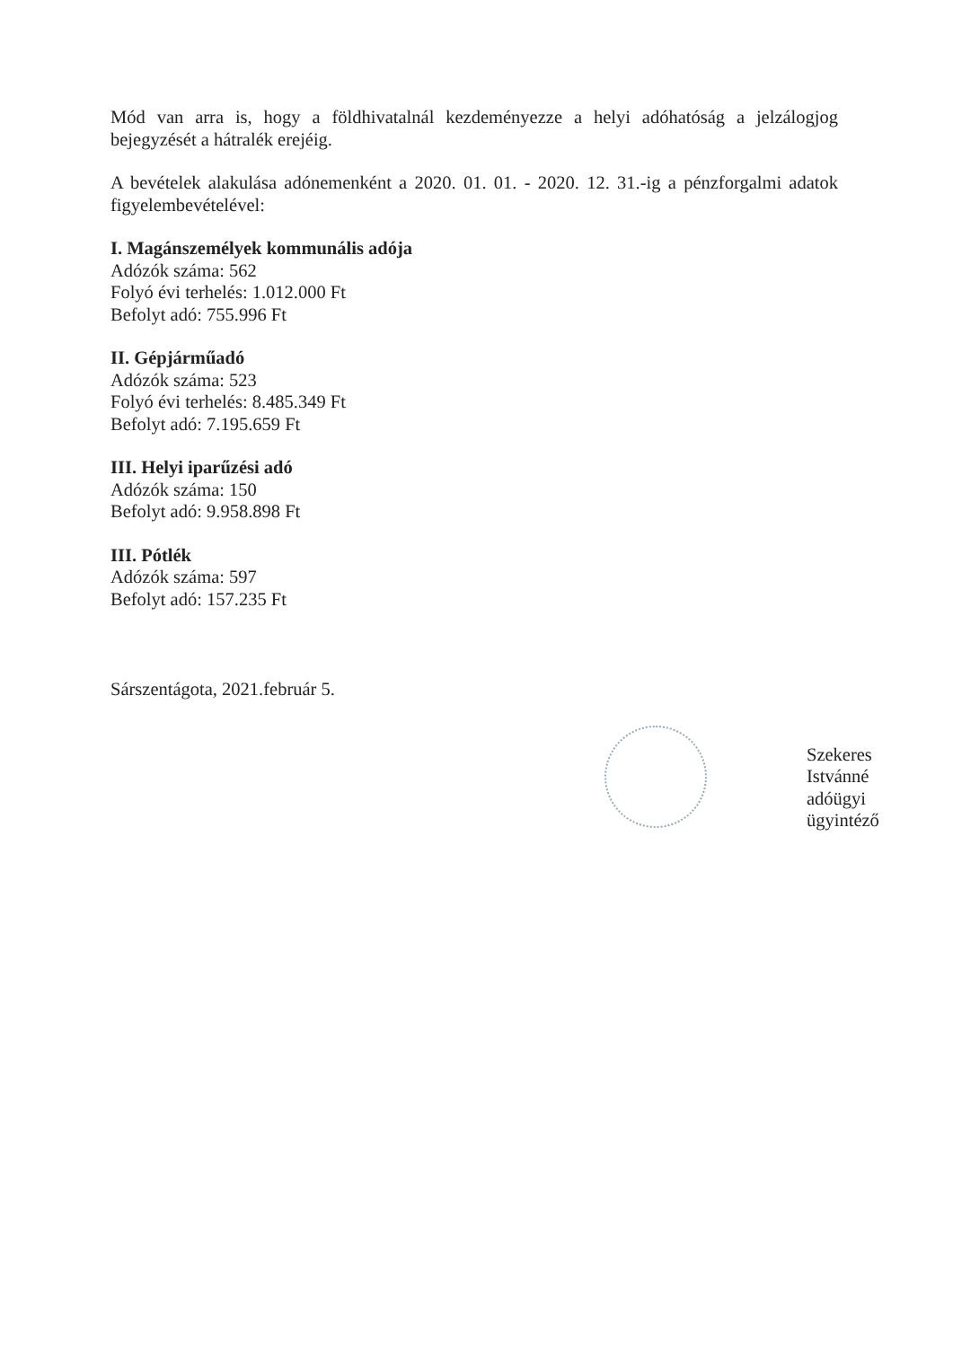Mód van arra is, hogy a földhivatalnál kezdeményezze a helyi adóhatóság a jelzálogjog bejegyzését a hátralék erejéig.
A bevételek alakulása adónemenként a 2020. 01. 01. - 2020. 12. 31.-ig a pénzforgalmi adatok figyelembevételével:
I. Magánszemélyek kommunális adója
Adózók száma: 562
Folyó évi terhelés: 1.012.000 Ft
Befolyt adó: 755.996 Ft
II. Gépjárműadó
Adózók száma: 523
Folyó évi terhelés: 8.485.349 Ft
Befolyt adó: 7.195.659 Ft
III. Helyi iparűzési adó
Adózók száma: 150
Befolyt adó: 9.958.898 Ft
III. Pótlék
Adózók száma: 597
Befolyt adó: 157.235 Ft
Sárszentágota, 2021.február 5.
Szekeres Istvánné
adóügyi ügyintéző